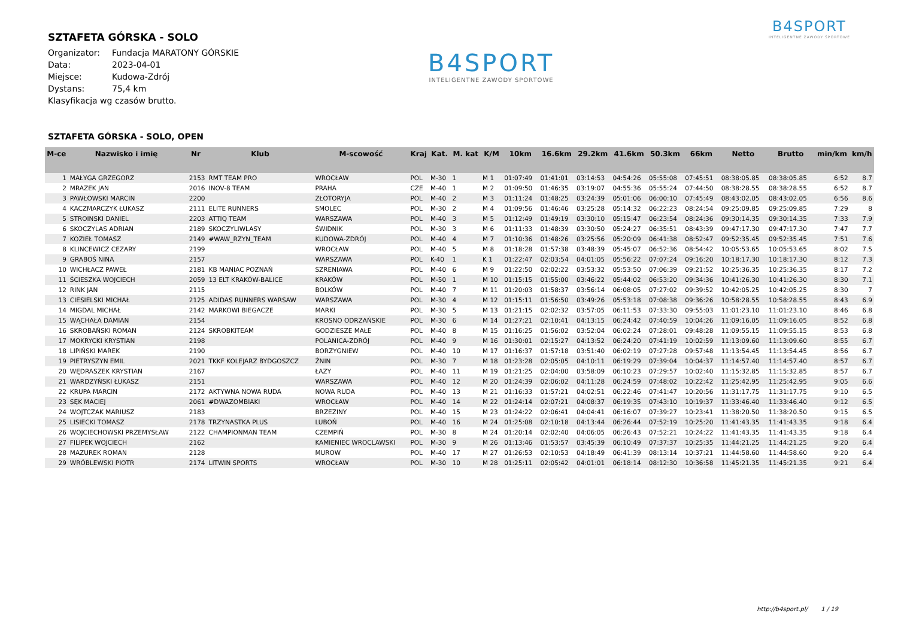SZTAFETA GÓRSKA - SOLO
| Organizator: | Fundacja MARATONY GÓRSKIE |
| Data: | 2023-04-01 |
| Miejsce: | Kudowa-Zdrój |
| Dystans: | 75,4 km |
Klasyfikacja wg czasów brutto.
B4SPORT
INTELIGENTNE ZAWODY SPORTOWE
B4SPORT
INTELIGENTNE ZAWODY SPORTOWE
SZTAFETA GÓRSKA - SOLO, OPEN
| M-ce | Nazwisko i imię | Nr | Klub | M-scowość | Kraj | Kat. | M. kat | K/M | 10km | 16.6km | 29.2km | 41.6km | 50.3km | 66km | Netto | Brutto | min/km | km/h |
| --- | --- | --- | --- | --- | --- | --- | --- | --- | --- | --- | --- | --- | --- | --- | --- | --- | --- | --- |
| 1 | MAŁYGA GRZEGORZ | 2153 | RMT TEAM PRO | WROCŁAW | POL | M-30 | 1 | M 1 | 01:07:49 | 01:41:01 | 03:14:53 | 04:54:26 | 05:55:08 | 07:45:51 | 08:38:05.85 | 08:38:05.85 | 6:52 | 8.7 |
| 2 | MRAZEK JAN | 2016 | INOV-8 TEAM | PRAHA | CZE | M-40 | 1 | M 2 | 01:09:50 | 01:46:35 | 03:19:07 | 04:55:36 | 05:55:24 | 07:44:50 | 08:38:28.55 | 08:38:28.55 | 6:52 | 8.7 |
| 3 | PAWŁOWSKI MARCIN | 2200 | | ZŁOTORYJA | POL | M-40 | 2 | M 3 | 01:11:24 | 01:48:25 | 03:24:39 | 05:01:06 | 06:00:10 | 07:45:49 | 08:43:02.05 | 08:43:02.05 | 6:56 | 8.6 |
| 4 | KACZMARCZYK ŁUKASZ | 2111 | ELITE RUNNERS | SMOLEC | POL | M-30 | 2 | M 4 | 01:09:56 | 01:46:46 | 03:25:28 | 05:14:32 | 06:22:23 | 08:24:54 | 09:25:09.85 | 09:25:09.85 | 7:29 | 8 |
| 5 | STROINSKI DANIEL | 2203 | ATTIQ TEAM | WARSZAWA | POL | M-40 | 3 | M 5 | 01:12:49 | 01:49:19 | 03:30:10 | 05:15:47 | 06:23:54 | 08:24:36 | 09:30:14.35 | 09:30:14.35 | 7:33 | 7.9 |
| 6 | SKOCZYLAS ADRIAN | 2189 | SKOCZYLIWLASY | ŚWIDNIK | POL | M-30 | 3 | M 6 | 01:11:33 | 01:48:39 | 03:30:50 | 05:24:27 | 06:35:51 | 08:43:39 | 09:47:17.30 | 09:47:17.30 | 7:47 | 7.7 |
| 7 | KOZIEŁ TOMASZ | 2149 | #WAW_RZYN_TEAM | KUDOWA-ZDRÓJ | POL | M-40 | 4 | M 7 | 01:10:36 | 01:48:26 | 03:25:56 | 05:20:09 | 06:41:38 | 08:52:47 | 09:52:35.45 | 09:52:35.45 | 7:51 | 7.6 |
| 8 | KLINCEWICZ CEZARY | 2199 | | WROCŁAW | POL | M-40 | 5 | M 8 | 01:18:28 | 01:57:38 | 03:48:39 | 05:45:07 | 06:52:36 | 08:54:42 | 10:05:53.65 | 10:05:53.65 | 8:02 | 7.5 |
| 9 | GRABOŚ NINA | 2157 | | WARSZAWA | POL | K-40 | 1 | K 1 | 01:22:47 | 02:03:54 | 04:01:05 | 05:56:22 | 07:07:24 | 09:16:20 | 10:18:17.30 | 10:18:17.30 | 8:12 | 7.3 |
| 10 | WICHŁACZ PAWEŁ | 2181 | KB MANIAC POZNAŃ | SZRENIAWA | POL | M-40 | 6 | M 9 | 01:22:50 | 02:02:22 | 03:53:32 | 05:53:50 | 07:06:39 | 09:21:52 | 10:25:36.35 | 10:25:36.35 | 8:17 | 7.2 |
| 11 | ŚCIESZKA WOJCIECH | 2059 | 13 ELT KRAKÓW-BALICE | KRAKÓW | POL | M-50 | 1 | M 10 | 01:15:15 | 01:55:00 | 03:46:22 | 05:44:02 | 06:53:20 | 09:34:36 | 10:41:26.30 | 10:41:26.30 | 8:30 | 7.1 |
| 12 | RINK JAN | 2115 | | BOLKÓW | POL | M-40 | 7 | M 11 | 01:20:03 | 01:58:37 | 03:56:14 | 06:08:05 | 07:27:02 | 09:39:52 | 10:42:05.25 | 10:42:05.25 | 8:30 | 7 |
| 13 | CIESIELSKI MICHAŁ | 2125 | ADIDAS RUNNERS WARSAW | WARSZAWA | POL | M-30 | 4 | M 12 | 01:15:11 | 01:56:50 | 03:49:26 | 05:53:18 | 07:08:38 | 09:36:26 | 10:58:28.55 | 10:58:28.55 | 8:43 | 6.9 |
| 14 | MIGDAL MICHAŁ | 2142 | MARKOWI BIEGACZE | MARKI | POL | M-30 | 5 | M 13 | 01:21:15 | 02:02:32 | 03:57:05 | 06:11:53 | 07:33:30 | 09:55:03 | 11:01:23.10 | 11:01:23.10 | 8:46 | 6.8 |
| 15 | WĄCHAŁA DAMIAN | 2154 | | KROSNO ODRZAŃSKIE | POL | M-30 | 6 | M 14 | 01:27:21 | 02:10:41 | 04:13:15 | 06:24:42 | 07:40:59 | 10:04:26 | 11:09:16.05 | 11:09:16.05 | 8:52 | 6.8 |
| 16 | SKROBAŃSKI ROMAN | 2124 | SKROBKITEAM | GODZIESZE MAŁE | POL | M-40 | 8 | M 15 | 01:16:25 | 01:56:02 | 03:52:04 | 06:02:24 | 07:28:01 | 09:48:28 | 11:09:55.15 | 11:09:55.15 | 8:53 | 6.8 |
| 17 | MOKRYCKI KRYSTIAN | 2198 | | POLANICA-ZDRÓJ | POL | M-40 | 9 | M 16 | 01:30:01 | 02:15:27 | 04:13:52 | 06:24:20 | 07:41:19 | 10:02:59 | 11:13:09.60 | 11:13:09.60 | 8:55 | 6.7 |
| 18 | LIPIŃSKI MAREK | 2190 | | BORZYGNIEW | POL | M-40 | 10 | M 17 | 01:16:37 | 01:57:18 | 03:51:40 | 06:02:19 | 07:27:28 | 09:57:48 | 11:13:54.45 | 11:13:54.45 | 8:56 | 6.7 |
| 19 | PIETRYSZYN EMIL | 2021 | TKKF KOLEJARZ BYDGOSZCZ | ŻNIN | POL | M-30 | 7 | M 18 | 01:23:28 | 02:05:05 | 04:10:11 | 06:19:29 | 07:39:04 | 10:04:37 | 11:14:57.40 | 11:14:57.40 | 8:57 | 6.7 |
| 20 | WĘDRASZEK KRYSTIAN | 2167 | | ŁAZY | POL | M-40 | 11 | M 19 | 01:21:25 | 02:04:00 | 03:58:09 | 06:10:23 | 07:29:57 | 10:02:40 | 11:15:32.85 | 11:15:32.85 | 8:57 | 6.7 |
| 21 | WARDZYŃSKI ŁUKASZ | 2151 | | WARSZAWA | POL | M-40 | 12 | M 20 | 01:24:39 | 02:06:02 | 04:11:28 | 06:24:59 | 07:48:02 | 10:22:42 | 11:25:42.95 | 11:25:42.95 | 9:05 | 6.6 |
| 22 | KRUPA MARCIN | 2172 | AKTYWNA NOWA RUDA | NOWA RUDA | POL | M-40 | 13 | M 21 | 01:16:33 | 01:57:21 | 04:02:51 | 06:22:46 | 07:41:47 | 10:20:56 | 11:31:17.75 | 11:31:17.75 | 9:10 | 6.5 |
| 23 | SĘK MACIEJ | 2061 | #DWAZOMBIAKI | WROCŁAW | POL | M-40 | 14 | M 22 | 01:24:14 | 02:07:21 | 04:08:37 | 06:19:35 | 07:43:10 | 10:19:37 | 11:33:46.40 | 11:33:46.40 | 9:12 | 6.5 |
| 24 | WOJTCZAK MARIUSZ | 2183 | | BRZEZINY | POL | M-40 | 15 | M 23 | 01:24:22 | 02:06:41 | 04:04:41 | 06:16:07 | 07:39:27 | 10:23:41 | 11:38:20.50 | 11:38:20.50 | 9:15 | 6.5 |
| 25 | LISIECKI TOMASZ | 2178 | TRZYNASTKA PLUS | LUBOŃ | POL | M-40 | 16 | M 24 | 01:25:08 | 02:10:18 | 04:13:44 | 06:26:44 | 07:52:19 | 10:25:20 | 11:41:43.35 | 11:41:43.35 | 9:18 | 6.4 |
| 26 | WOJCIECHOWSKI PRZEMYSŁAW | 2122 | CHAMPIONMAN TEAM | CZEMPIŃ | POL | M-30 | 8 | M 24 | 01:20:14 | 02:02:40 | 04:06:05 | 06:26:43 | 07:52:21 | 10:24:22 | 11:41:43.35 | 11:41:43.35 | 9:18 | 6.4 |
| 27 | FILIPEK WOJCIECH | 2162 | | KAMIENIEC WROCLAWSKI | POL | M-30 | 9 | M 26 | 01:13:46 | 01:53:57 | 03:45:39 | 06:10:49 | 07:37:37 | 10:25:35 | 11:44:21.25 | 11:44:21.25 | 9:20 | 6.4 |
| 28 | MAZUREK ROMAN | 2128 | | MUROW | POL | M-40 | 17 | M 27 | 01:26:53 | 02:10:53 | 04:18:49 | 06:41:39 | 08:13:14 | 10:37:21 | 11:44:58.60 | 11:44:58.60 | 9:20 | 6.4 |
| 29 | WRÓBLEWSKI PIOTR | 2174 | LITWIN SPORTS | WROCŁAW | POL | M-30 | 10 | M 28 | 01:25:11 | 02:05:42 | 04:01:01 | 06:18:14 | 08:12:30 | 10:36:58 | 11:45:21.35 | 11:45:21.35 | 9:21 | 6.4 |
http://b4sport.pl/ 1 / 19